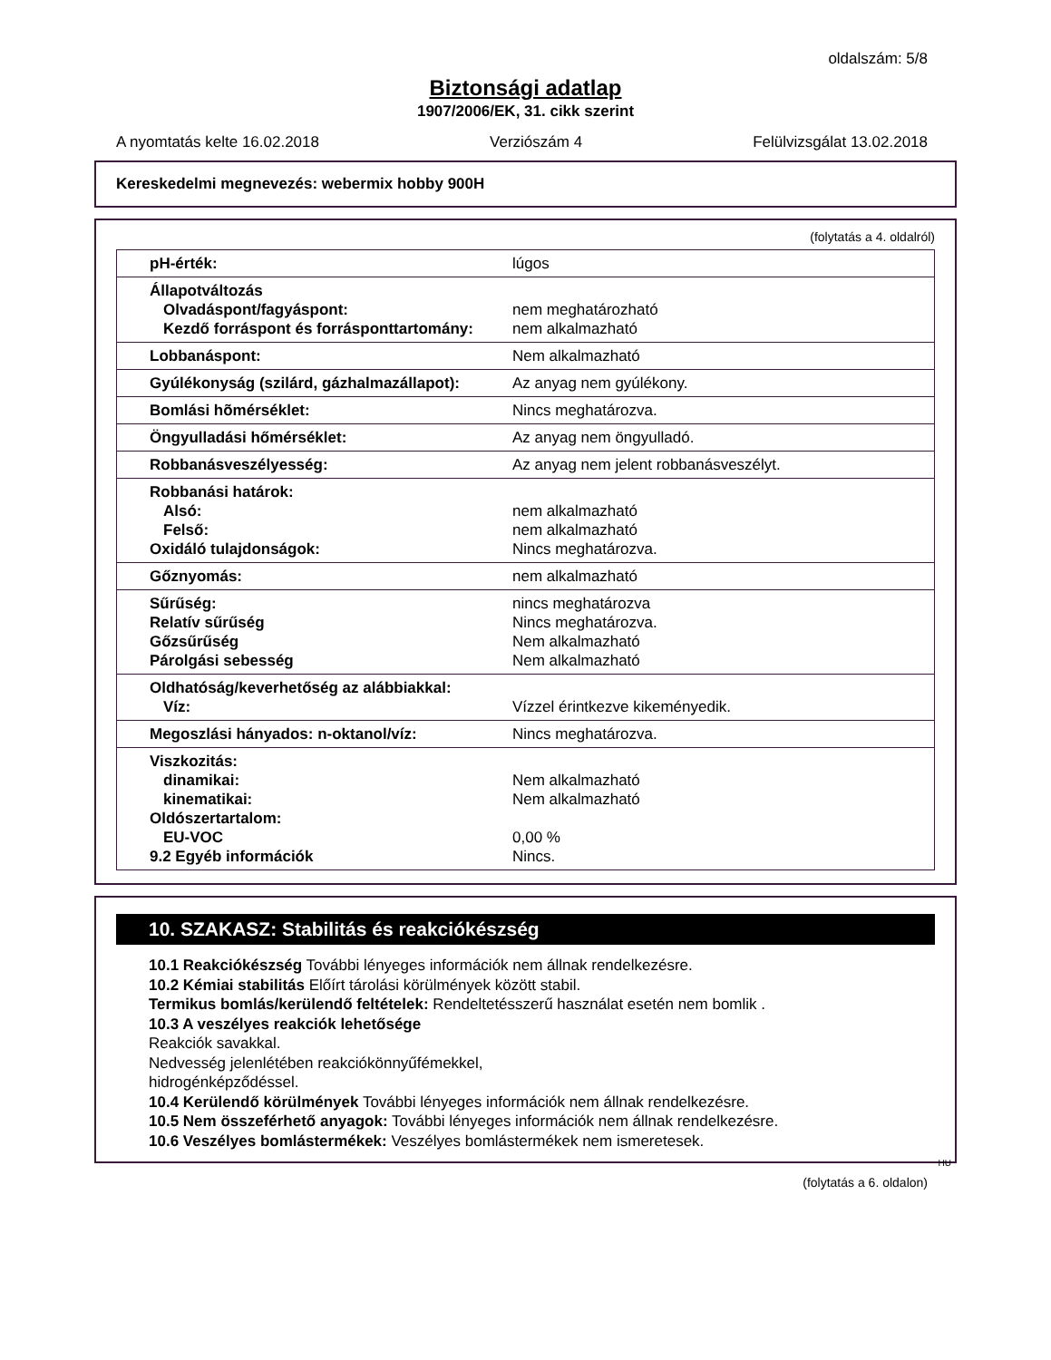oldalszám: 5/8
Biztonsági adatlap
1907/2006/EK, 31. cikk szerint
A nyomtatás kelte 16.02.2018 Verziószám 4 Felülvizsgálat 13.02.2018
Kereskedelmi megnevezés: webermix hobby 900H
(folytatás a 4. oldalról)
| pH-érték: | lúgos |
| Állapotváltozás Olvadáspont/fagyáspont: Kezdő forráspont és forrásponttartomány: | nem meghatározható nem alkalmazható |
| Lobbanáspont: | Nem alkalmazható |
| Gyúlékonyság (szilárd, gázhalmazállapot): | Az anyag nem gyúlékony. |
| Bomlási hõmérséklet: | Nincs meghatározva. |
| Öngyulladási hőmérséklet: | Az anyag nem öngyulladó. |
| Robbanásveszélyesség: | Az anyag nem jelent robbanásveszélyt. |
| Robbanási határok: Alsó: Felső: Oxidáló tulajdonságok: | nem alkalmazható nem alkalmazható Nincs meghatározva. |
| Gőznyomás: | nem alkalmazható |
| Sűrűség: Relatív sűrűség Gőzsűrűség Párolgási sebesség | nincs meghatározva Nincs meghatározva. Nem alkalmazható Nem alkalmazható |
| Oldhatóság/keverhetőség az alábbiakkal: Víz: | Vízzel érintkezve kikeményedik. |
| Megoszlási hányados: n-oktanol/víz: | Nincs meghatározva. |
| Viszkozitás: dinamikai: kinematikai: Oldószertartalom: EU-VOC 9.2 Egyéb információk | Nem alkalmazható Nem alkalmazható 0,00 % Nincs. |
10. SZAKASZ: Stabilitás és reakciókészség
10.1 Reakciókészség További lényeges információk nem állnak rendelkezésre.
10.2 Kémiai stabilitás Előírt tárolási körülmények között stabil.
Termikus bomlás/kerülendő feltételek: Rendeltetésszerű használat esetén nem bomlik .
10.3 A veszélyes reakciók lehetősége
Reakciók savakkal.
Nedvesség jelenlétében reakciókönnyűfémekkel,
hidrogénképződéssel.
10.4 Kerülendő körülmények További lényeges információk nem állnak rendelkezésre.
10.5 Nem összeférhető anyagok: További lényeges információk nem állnak rendelkezésre.
10.6 Veszélyes bomlástermékek: Veszélyes bomlástermékek nem ismeretesek.
HU
(folytatás a 6. oldalon)